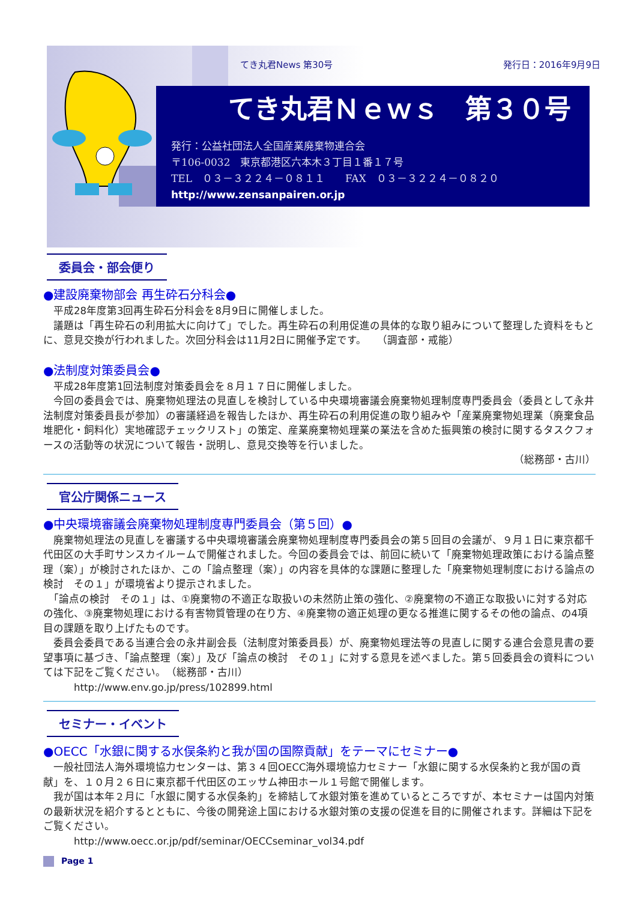てき丸君News 第30号 発行日：2016年9月9日
てき丸君Ｎｅｗｓ　第３０号
発行：公益社団法人全国産業廃棄物連合会
〒106-0032　東京都港区六本木３丁目１番１７号
TEL　０３－３２２４－０８１１　　FAX　０３－３２２４－０８２０
http://www.zensanpairen.or.jp
委員会・部会便り
●建設廃棄物部会 再生砕石分科会●
　平成28年度第3回再生砕石分科会を8月9日に開催しました。
　議題は「再生砕石の利用拡大に向けて」でした。再生砕石の利用促進の具体的な取り組みについて整理した資料をもとに、意見交換が行われました。次回分科会は11月2日に開催予定です。　　（調査部・戒能）
●法制度対策委員会●
　平成28年度第1回法制度対策委員会を８月１７日に開催しました。
　今回の委員会では、廃棄物処理法の見直しを検討している中央環境審議会廃棄物処理制度専門委員会（委員として永井法制度対策委員長が参加）の審議経過を報告したほか、再生砕石の利用促進の取り組みや「産業廃棄物処理業（廃棄食品 堆肥化・飼料化）実地確認チェックリスト」の策定、産業廃棄物処理業の業法を含めた振興策の検討に関するタスクフォースの活動等の状況について報告・説明し、意見交換等を行いました。
（総務部・古川）
官公庁関係ニュース
●中央環境審議会廃棄物処理制度専門委員会（第５回）●
　廃棄物処理法の見直しを審議する中央環境審議会廃棄物処理制度専門委員会の第５回目の会議が、９月１日に東京都千代田区の大手町サンスカイルームで開催されました。今回の委員会では、前回に続いて「廃棄物処理政策における論点整理（案）」が検討されたほか、この「論点整理（案）」の内容を具体的な課題に整理した「廃棄物処理制度における論点の検討　その１」が環境省より提示されました。
　「論点の検討　その１」は、①廃棄物の不適正な取扱いの未然防止策の強化、②廃棄物の不適正な取扱いに対する対応の強化、③廃棄物処理における有害物質管理の在り方、④廃棄物の適正処理の更なる推進に関するその他の論点、の4項目の課題を取り上げたものです。
　委員会委員である当連合会の永井副会長（法制度対策委員長）が、廃棄物処理法等の見直しに関する連合会意見書の要望事項に基づき、「論点整理（案）」及び「論点の検討　その１」に対する意見を述べました。第５回委員会の資料については下記をご覧ください。　（総務部・古川）
　　　http://www.env.go.jp/press/102899.html
セミナー・イベント
●OECC「水銀に関する水俣条約と我が国の国際貢献」をテーマにセミナー●
　一般社団法人海外環境協力センターは、第３４回OECC海外環境協力セミナー「水銀に関する水俣条約と我が国の貢献」を、１０月２６日に東京都千代田区のエッサム神田ホール１号館で開催します。
　我が国は本年２月に「水銀に関する水俣条約」を締結して水銀対策を進めているところですが、本セミナーは国内対策の最新状況を紹介するとともに、今後の開発途上国における水銀対策の支援の促進を目的に開催されます。詳細は下記をご覧ください。
　　　http://www.oecc.or.jp/pdf/seminar/OECCseminar_vol34.pdf
Page 1